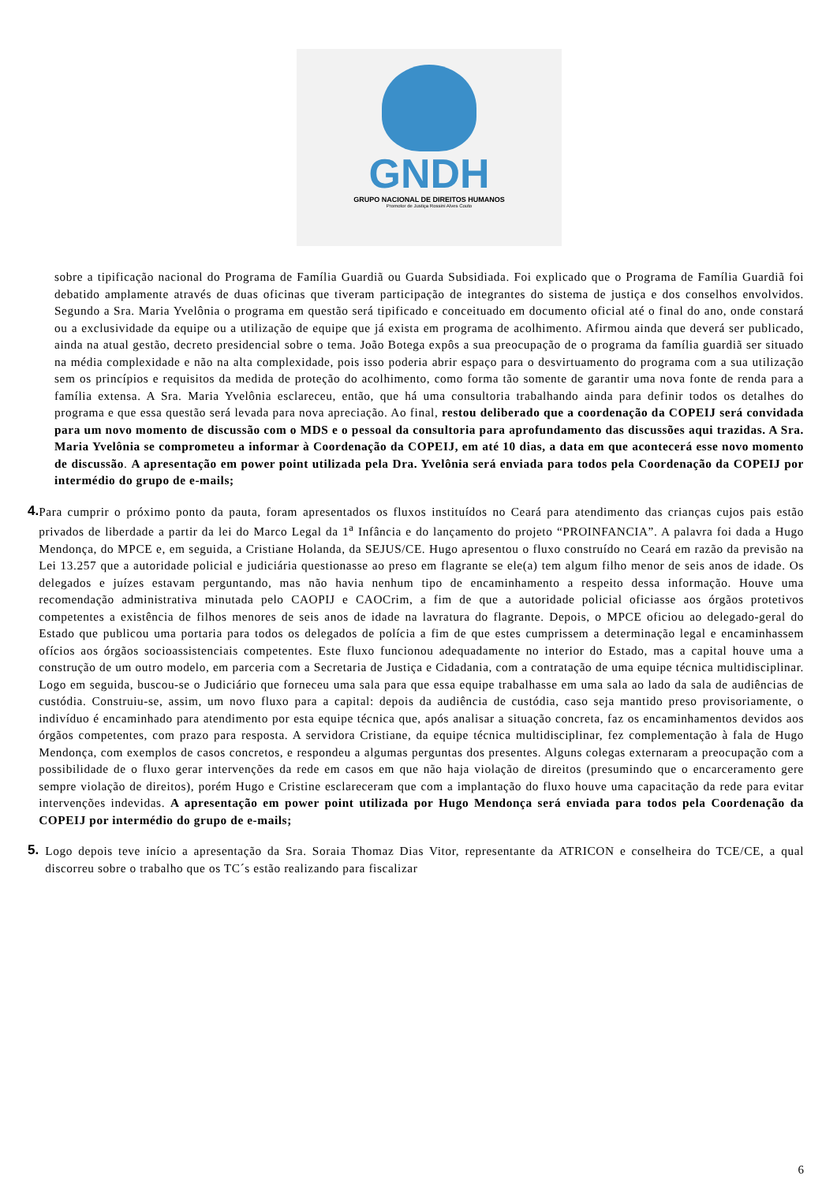GNDH
GRUPO NACIONAL DE DIREITOS HUMANOS
Promotor de Justiça Rossini Alves Couto
sobre a tipificação nacional do Programa de Família Guardiã ou Guarda Subsidiada. Foi explicado que o Programa de Família Guardiã foi debatido amplamente através de duas oficinas que tiveram participação de integrantes do sistema de justiça e dos conselhos envolvidos. Segundo a Sra. Maria Yvelônia o programa em questão será tipificado e conceituado em documento oficial até o final do ano, onde constará ou a exclusividade da equipe ou a utilização de equipe que já exista em programa de acolhimento. Afirmou ainda que deverá ser publicado, ainda na atual gestão, decreto presidencial sobre o tema. João Botega expôs a sua preocupação de o programa da família guardiã ser situado na média complexidade e não na alta complexidade, pois isso poderia abrir espaço para o desvirtuamento do programa com a sua utilização sem os princípios e requisitos da medida de proteção do acolhimento, como forma tão somente de garantir uma nova fonte de renda para a família extensa. A Sra. Maria Yvelônia esclareceu, então, que há uma consultoria trabalhando ainda para definir todos os detalhes do programa e que essa questão será levada para nova apreciação. Ao final, restou deliberado que a coordenação da COPEIJ será convidada para um novo momento de discussão com o MDS e o pessoal da consultoria para aprofundamento das discussões aqui trazidas. A Sra. Maria Yvelônia se comprometeu a informar à Coordenação da COPEIJ, em até 10 dias, a data em que acontecerá esse novo momento de discussão. A apresentação em power point utilizada pela Dra. Yvelônia será enviada para todos pela Coordenação da COPEIJ por intermédio do grupo de e-mails;
4.
Para cumprir o próximo ponto da pauta, foram apresentados os fluxos instituídos no Ceará para atendimento das crianças cujos pais estão privados de liberdade a partir da lei do Marco Legal da 1<sup>a</sup> Infância e do lançamento do projeto “PROINFANCIA”. A palavra foi dada a Hugo Mendonça, do MPCE e, em seguida, a Cristiane Holanda, da SEJUS/CE. Hugo apresentou o fluxo construído no Ceará em razão da previsão na Lei 13.257 que a autoridade policial e judiciária questionasse ao preso em flagrante se ele(a) tem algum filho menor de seis anos de idade. Os delegados e juízes estavam perguntando, mas não havia nenhum tipo de encaminhamento a respeito dessa informação. Houve uma recomendação administrativa minutada pelo CAOPIJ e CAOCrim, a fim de que a autoridade policial oficiasse aos órgãos protetivos competentes a existência de filhos menores de seis anos de idade na lavratura do flagrante. Depois, o MPCE oficiou ao delegado-geral do Estado que publicou uma portaria para todos os delegados de polícia a fim de que estes cumprissem a determinação legal e encaminhassem ofícios aos órgãos socioassistenciais competentes. Este fluxo funcionou adequadamente no interior do Estado, mas a capital houve uma a construção de um outro modelo, em parceria com a Secretaria de Justiça e Cidadania, com a contratação de uma equipe técnica multidisciplinar. Logo em seguida, buscou-se o Judiciário que forneceu uma sala para que essa equipe trabalhasse em uma sala ao lado da sala de audiências de custódia. Construiu-se, assim, um novo fluxo para a capital: depois da audiência de custódia, caso seja mantido preso provisoriamente, o indivíduo é encaminhado para atendimento por esta equipe técnica que, após analisar a situação concreta, faz os encaminhamentos devidos aos órgãos competentes, com prazo para resposta. A servidora Cristiane, da equipe técnica multidisciplinar, fez complementação à fala de Hugo Mendonça, com exemplos de casos concretos, e respondeu a algumas perguntas dos presentes. Alguns colegas externaram a preocupação com a possibilidade de o fluxo gerar intervenções da rede em casos em que não haja violação de direitos (presumindo que o encarceramento gere sempre violação de direitos), porém Hugo e Cristine esclareceram que com a implantação do fluxo houve uma capacitação da rede para evitar intervenções indevidas. A apresentação em power point utilizada por Hugo Mendonça será enviada para todos pela Coordenação da COPEIJ por intermédio do grupo de e-mails;
5.
Logo depois teve início a apresentação da Sra. Soraia Thomaz Dias Vitor, representante da ATRICON e conselheira do TCE/CE, a qual discorreu sobre o trabalho que os TC´s estão realizando para fiscalizar
6